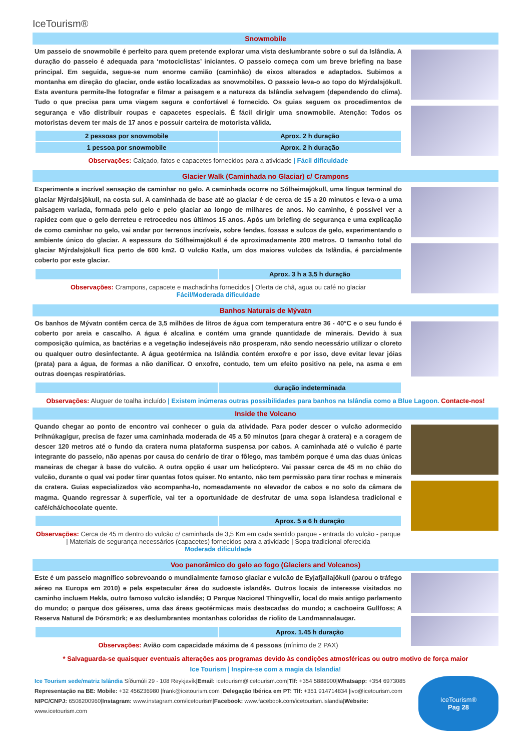IceTourism®
Snowmobile
Um passeio de snowmobile é perfeito para quem pretende explorar uma vista deslumbrante sobre o sul da Islândia. A duração do passeio é adequada para ‘motociclistas’ iniciantes. O passeio começa com um breve briefing na base principal. Em seguida, segue-se num enorme camião (caminhão) de eixos alterados e adaptados. Subimos a montanha em direção do glaciar, onde estão localizadas as snowmobiles. O passeio leva-o ao topo do Mýrdalsjökull. Esta aventura permite-lhe fotografar e filmar a paisagem e a natureza da Islândia selvagem (dependendo do clima). Tudo o que precisa para uma viagem segura e confortável é fornecido. Os guias seguem os procedimentos de segurança e vão distribuir roupas e capacetes especiais. É fácil dirigir uma snowmobile. Atenção: Todos os motoristas devem ter mais de 17 anos e possuir carteira de motorista válida.
| 2 pessoas por snowmobile | Aprox. 2 h duração |
| 1 pessoa por snowmobile | Aprox. 2 h duração |
Observações: Calçado, fatos e capacetes fornecidos para a atividade | Fácil dificuldade
Glacier Walk (Caminhada no Glaciar) c/ Crampons
Experimente a incrível sensação de caminhar no gelo. A caminhada ocorre no Sólheimajökull, uma língua terminal do glaciar Mýrdalsjökull, na costa sul. A caminhada de base até ao glaciar é de cerca de 15 a 20 minutos e leva-o a uma paisagem variada, formada pelo gelo e pelo glaciar ao longo de milhares de anos. No caminho, é possível ver a rapidez com que o gelo derreteu e retrocedeu nos últimos 15 anos. Após um briefing de segurança e uma explicação de como caminhar no gelo, vai andar por terrenos incríveis, sobre fendas, fossas e sulcos de gelo, experimentando o ambiente único do glaciar. A espessura do Sólheimajökull é de aproximadamente 200 metros. O tamanho total do glaciar Mýrdalsjökull fica perto de 600 km2. O vulcão Katla, um dos maiores vulcões da Islândia, é parcialmente coberto por este glaciar.
| | Aprox. 3 h a 3,5 h duração |
Observações: Crampons, capacete e machadinha fornecidos | Oferta de chã, agua ou café no glaciar
Fácil/Moderada dificuldade
Banhos Naturais de Mývatn
Os banhos de Mývatn contêm cerca de 3,5 milhões de litros de água com temperatura entre 36 - 40°C e o seu fundo é coberto por areia e cascalho. A água é alcalina e contém uma grande quantidade de minerais. Devido à sua composição química, as bactérias e a vegetação indesejáveis não prosperam, não sendo necessário utilizar o cloreto ou qualquer outro desinfectante. A água geotérmica na Islândia contém enxofre e por isso, deve evitar levar jóias (prata) para a água, de formas a não danificar. O enxofre, contudo, tem um efeito positivo na pele, na asma e em outras doenças respiratórias.
| | duração indeterminada |
Observações: Aluguer de toalha incluído | Existem inúmeras outras possibilidades para banhos na Islândia como a Blue Lagoon. Contacte-nos!
Inside the Volcano
Quando chegar ao ponto de encontro vai conhecer o guia da atividade. Para poder descer o vulcão adormecido Þríhnúkagígur, precisa de fazer uma caminhada moderada de 45 a 50 minutos (para chegar à cratera) e a coragem de descer 120 metros até o fundo da cratera numa plataforma suspensa por cabos. A caminhada até o vulcão é parte integrante do passeio, não apenas por causa do cenário de tirar o fôlego, mas também porque é uma das duas únicas maneiras de chegar à base do vulcão. A outra opção é usar um helicóptero. Vai passar cerca de 45 m no chão do vulcão, durante o qual vai poder tirar quantas fotos quiser. No entanto, não tem permissão para tirar rochas e minerais da cratera. Guias especializados vão acompanha-lo, nomeadamente no elevador de cabos e no solo da câmara de magma. Quando regressar à superfície, vai ter a oportunidade de desfrutar de uma sopa islandesa tradicional e café/chá/chocolate quente.
| | Aprox. 5 a 6 h duração |
Observações: Cerca de 45 m dentro do vulcão c/ caminhada de 3,5 Km em cada sentido parque - entrada do vulcão - parque | Materiais de segurança necessários (capacetes) fornecidos para a atividade | Sopa tradicional oferecida
Moderada dificuldade
Voo panorâmico do gelo ao fogo (Glaciers and Volcanos)
Este é um passeio magnífico sobrevoando o mundialmente famoso glaciar e vulcão de Eyjafjallajökull (parou o tráfego aéreo na Europa em 2010) e pela espetacular área do sudoeste islandês. Outros locais de interesse visitados no caminho incluem Hekla, outro famoso vulcão islandês; O Parque Nacional Thingvellir, local do mais antigo parlamento do mundo; o parque dos géiseres, uma das áreas geotérmicas mais destacadas do mundo; a cachoeira Gullfoss; A Reserva Natural de Þórsmörk; e as deslumbrantes montanhas coloridas de riolito de Landmannalaugar.
| | Aprox. 1.45 h duração |
Observações: Avião com capacidade máxima de 4 pessoas (mínimo de 2 PAX)
* Salvaguarda-se quaisquer eventuais alterações aos programas devido às condições atmosféricas ou outro motivo de força maior
Ice Tourism | Inspire-se com a magia da Islandia!
Ice Tourism sede/matriz Islândia Síðumúli 29 - 108 Reykjavík|Email: icetourism@icetourism.com|Tlf: +354 5888900|Whatsapp: +354 6973085
Representação na BE: Mobile: +32 456236980 |frank@icetourism.com |Delegação Ibérica em PT: Tlf: +351 914714834 |ivo@icetourism.com
NIPC/CNPJ: 6508200960|Instagram: www.instagram.com/icetourism|Facebook: www.facebook.com/icetourism.islandia|Website: www.icetourism.com
IceTourism®
Pag 28